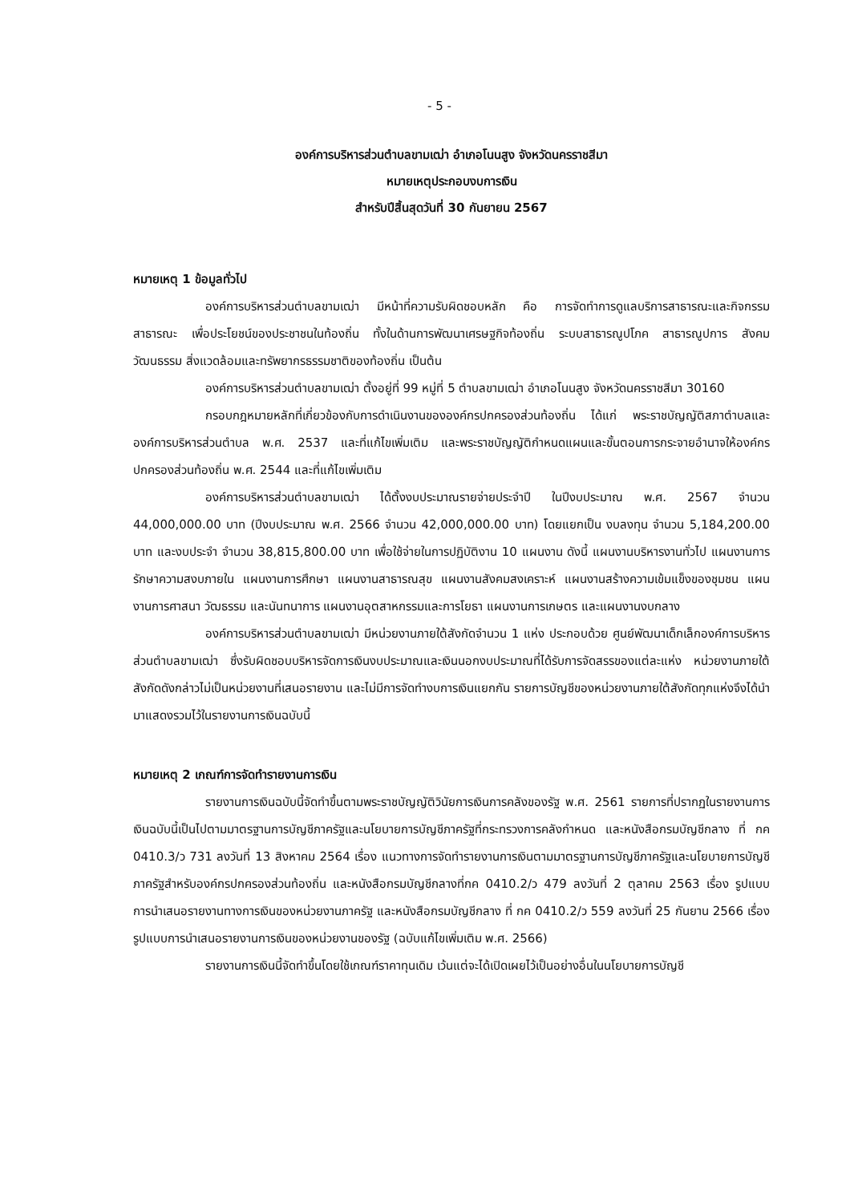- 5 -
องค์การบริหารส่วนตำบลขามเฒ่า อำเภอโนนสูง จังหวัดนครราชสีมา
หมายเหตุประกอบงบการเงิน
สำหรับปีสิ้นสุดวันที่ 30 กันยายน 2567
หมายเหตุ 1 ข้อมูลทั่วไป
องค์การบริหารส่วนตำบลขามเฒ่า มีหน้าที่ความรับผิดชอบหลัก คือ การจัดทำการดูแลบริการสาธารณะและกิจกรรมสาธารณะ เพื่อประโยชน์ของประชาชนในท้องถิ่น ทั้งในด้านการพัฒนาเศรษฐกิจท้องถิ่น ระบบสาธารณูปโภค สาธารณูปการ สังคม วัฒนธรรม สิ่งแวดล้อมและทรัพยากรธรรมชาติของท้องถิ่น เป็นต้น
องค์การบริหารส่วนตำบลขามเฒ่า ตั้งอยู่ที่ 99 หมู่ที่ 5 ตำบลขามเฒ่า อำเภอโนนสูง จังหวัดนครราชสีมา 30160
กรอบกฎหมายหลักที่เกี่ยวข้องกับการดำเนินงานขององค์กรปกครองส่วนท้องถิ่น ได้แก่ พระราชบัญญัติสภาตำบลและองค์การบริหารส่วนตำบล พ.ศ. 2537 และที่แก้ไขเพิ่มเติม และพระราชบัญญัติกำหนดแผนและขั้นตอนการกระจายอำนาจให้องค์กรปกครองส่วนท้องถิ่น พ.ศ. 2544 และที่แก้ไขเพิ่มเติม
องค์การบริหารส่วนตำบลขามเฒ่า ได้ตั้งงบประมาณรายจ่ายประจำปี ในปีงบประมาณ พ.ศ. 2567 จำนวน 44,000,000.00 บาท (ปีงบประมาณ พ.ศ. 2566 จำนวน 42,000,000.00 บาท) โดยแยกเป็น งบลงทุน จำนวน 5,184,200.00 บาท และงบประจำ จำนวน 38,815,800.00 บาท เพื่อใช้จ่ายในการปฏิบัติงาน 10 แผนงาน ดังนี้ แผนงานบริหารงานทั่วไป แผนงานการรักษาความสงบภายใน แผนงานการศึกษา แผนงานสาธารณสุข แผนงานสังคมสงเคราะห์ แผนงานสร้างความเข้มแข็งของชุมชน แผนงานการศาสนา วัฒธรรม และนันทนาการ แผนงานอุตสาหกรรมและการโยธา แผนงานการเกษตร และแผนงานงบกลาง
องค์การบริหารส่วนตำบลขามเฒ่า มีหน่วยงานภายใต้สังกัดจำนวน 1 แห่ง ประกอบด้วย ศูนย์พัฒนาเด็กเล็กองค์การบริหารส่วนตำบลขามเฒ่า ซึ่งรับผิดชอบบริหารจัดการเงินงบประมาณและเงินนอกงบประมาณที่ได้รับการจัดสรรของแต่ละแห่ง หน่วยงานภายใต้สังกัดดังกล่าวไม่เป็นหน่วยงานที่เสนอรายงาน และไม่มีการจัดทำงบการเงินแยกกัน รายการบัญชีของหน่วยงานภายใต้สังกัดทุกแห่งจึงได้นำมาแสดงรวมไว้ในรายงานการเงินฉบับนี้
หมายเหตุ 2 เกณฑ์การจัดทำรายงานการเงิน
รายงานการเงินฉบับนี้จัดทำขึ้นตามพระราชบัญญัติวินัยการเงินการคลังของรัฐ พ.ศ. 2561 รายการที่ปรากฏในรายงานการเงินฉบับนี้เป็นไปตามมาตรฐานการบัญชีภาครัฐและนโยบายการบัญชีภาครัฐที่กระทรวงการคลังกำหนด และหนังสือกรมบัญชีกลาง ที่ กค 0410.3/ว 731 ลงวันที่ 13 สิงหาคม 2564 เรื่อง แนวทางการจัดทำรายงานการเงินตามมาตรฐานการบัญชีภาครัฐและนโยบายการบัญชีภาครัฐสำหรับองค์กรปกครองส่วนท้องถิ่น และหนังสือกรมบัญชีกลางที่กค 0410.2/ว 479 ลงวันที่ 2 ตุลาคม 2563 เรื่อง รูปแบบการนำเสนอรายงานทางการเงินของหน่วยงานภาครัฐ และหนังสือกรมบัญชีกลาง ที่ กค 0410.2/ว 559 ลงวันที่ 25 กันยาน 2566 เรื่อง รูปแบบการนำเสนอรายงานการเงินของหน่วยงานของรัฐ (ฉบับแก้ไขเพิ่มเติม พ.ศ. 2566)
รายงานการเงินนี้จัดทำขึ้นโดยใช้เกณฑ์ราคาทุนเดิม เว้นแต่จะได้เปิดเผยไว้เป็นอย่างอื่นในนโยบายการบัญชี